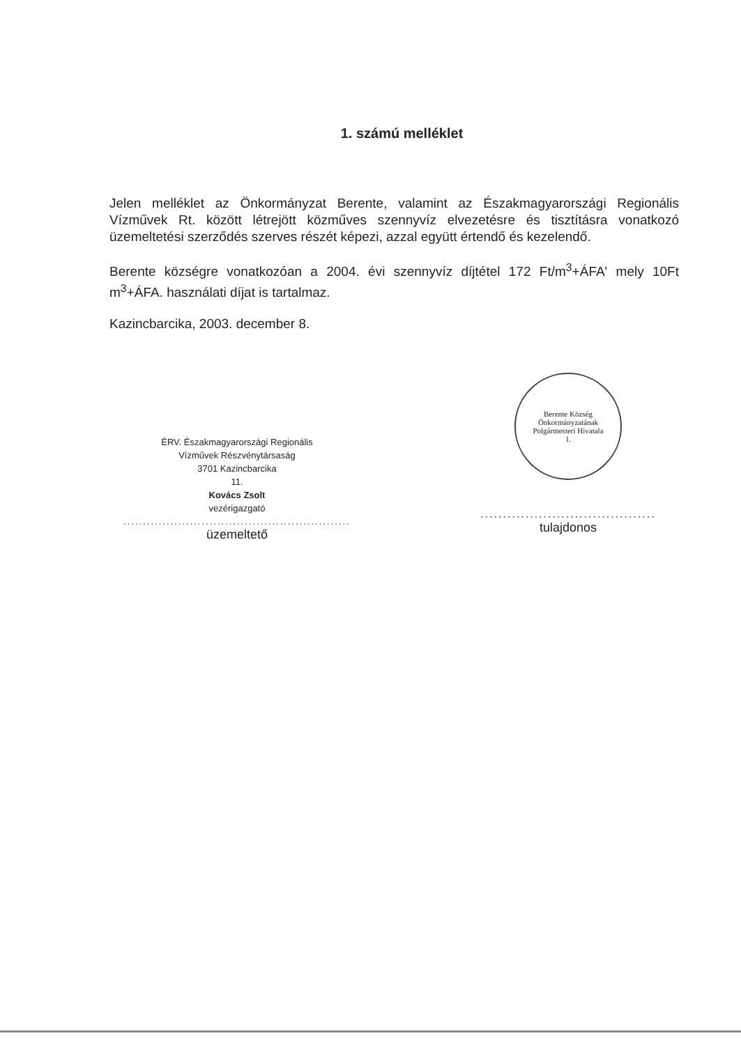1. számú melléklet
Jelen melléklet az Önkormányzat Berente, valamint az Északmagyarországi Regionális Vízművek Rt. között létrejött közműves szennyvíz elvezetésre és tisztításra vonatkozó üzemeltetési szerződés szerves részét képezi, azzal együtt értendő és kezelendő.
Berente községre vonatkozóan a 2004. évi szennyvíz díjtétel 172 Ft/m<sup>3</sup>+ÁFA' mely 10Ft m<sup>3</sup>+ÁFA. használati díjat is tartalmaz.
Kazincbarcika, 2003. december 8.
ÉRV. Északmagyarországi Regionális
Vízművek Részvénytársaság
3701 Kazincbarcika
11.
Kovács Zsolt
vezérigazgató
..........................................................
üzemeltető
Berente Község Önkormányzatának
Polgármesteri Hivatala
1.
.......................................
tulajdonos